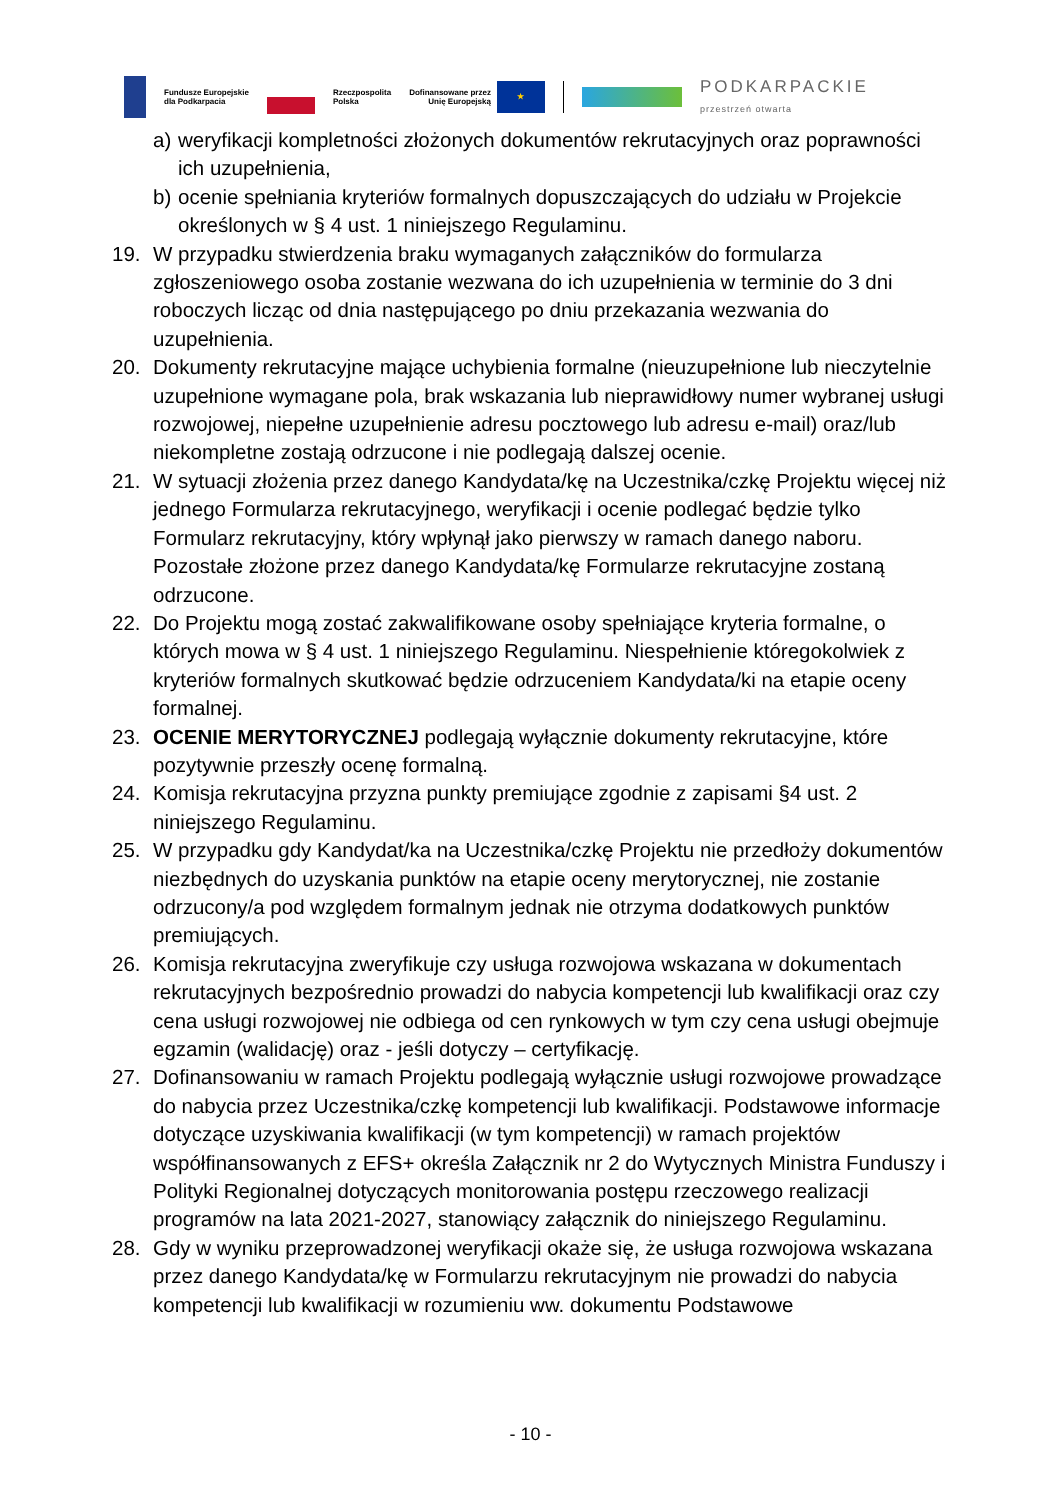Fundusze Europejskie
dla Podkarpacia
Rzeczpospolita
Polska
Dofinansowane przez
Unię Europejską
★
PODKARPACKIE
przestrzeń otwarta
a) weryfikacji kompletności złożonych dokumentów rekrutacyjnych oraz poprawności ich uzupełnienia,
b) ocenie spełniania kryteriów formalnych dopuszczających do udziału w Projekcie określonych w § 4 ust. 1 niniejszego Regulaminu.
19. W przypadku stwierdzenia braku wymaganych załączników do formularza zgłoszeniowego osoba zostanie wezwana do ich uzupełnienia w terminie do 3 dni roboczych licząc od dnia następującego po dniu przekazania wezwania do uzupełnienia.
20. Dokumenty rekrutacyjne mające uchybienia formalne (nieuzupełnione lub nieczytelnie uzupełnione wymagane pola, brak wskazania lub nieprawidłowy numer wybranej usługi rozwojowej, niepełne uzupełnienie adresu pocztowego lub adresu e-mail) oraz/lub niekompletne zostają odrzucone i nie podlegają dalszej ocenie.
21. W sytuacji złożenia przez danego Kandydata/kę na Uczestnika/czkę Projektu więcej niż jednego Formularza rekrutacyjnego, weryfikacji i ocenie podlegać będzie tylko Formularz rekrutacyjny, który wpłynął jako pierwszy w ramach danego naboru. Pozostałe złożone przez danego Kandydata/kę Formularze rekrutacyjne zostaną odrzucone.
22. Do Projektu mogą zostać zakwalifikowane osoby spełniające kryteria formalne, o których mowa w § 4 ust. 1 niniejszego Regulaminu. Niespełnienie któregokolwiek z kryteriów formalnych skutkować będzie odrzuceniem Kandydata/ki na etapie oceny formalnej.
23. OCENIE MERYTORYCZNEJ podlegają wyłącznie dokumenty rekrutacyjne, które pozytywnie przeszły ocenę formalną.
24. Komisja rekrutacyjna przyzna punkty premiujące zgodnie z zapisami §4 ust. 2 niniejszego Regulaminu.
25. W przypadku gdy Kandydat/ka na Uczestnika/czkę Projektu nie przedłoży dokumentów niezbędnych do uzyskania punktów na etapie oceny merytorycznej, nie zostanie odrzucony/a pod względem formalnym jednak nie otrzyma dodatkowych punktów premiujących.
26. Komisja rekrutacyjna zweryfikuje czy usługa rozwojowa wskazana w dokumentach rekrutacyjnych bezpośrednio prowadzi do nabycia kompetencji lub kwalifikacji oraz czy cena usługi rozwojowej nie odbiega od cen rynkowych w tym czy cena usługi obejmuje egzamin (walidację) oraz - jeśli dotyczy – certyfikację.
27. Dofinansowaniu w ramach Projektu podlegają wyłącznie usługi rozwojowe prowadzące do nabycia przez Uczestnika/czkę kompetencji lub kwalifikacji. Podstawowe informacje dotyczące uzyskiwania kwalifikacji (w tym kompetencji) w ramach projektów współfinansowanych z EFS+ określa Załącznik nr 2 do Wytycznych Ministra Funduszy i Polityki Regionalnej dotyczących monitorowania postępu rzeczowego realizacji programów na lata 2021-2027, stanowiący załącznik do niniejszego Regulaminu.
28. Gdy w wyniku przeprowadzonej weryfikacji okaże się, że usługa rozwojowa wskazana przez danego Kandydata/kę w Formularzu rekrutacyjnym nie prowadzi do nabycia kompetencji lub kwalifikacji w rozumieniu ww. dokumentu Podstawowe
- 10 -